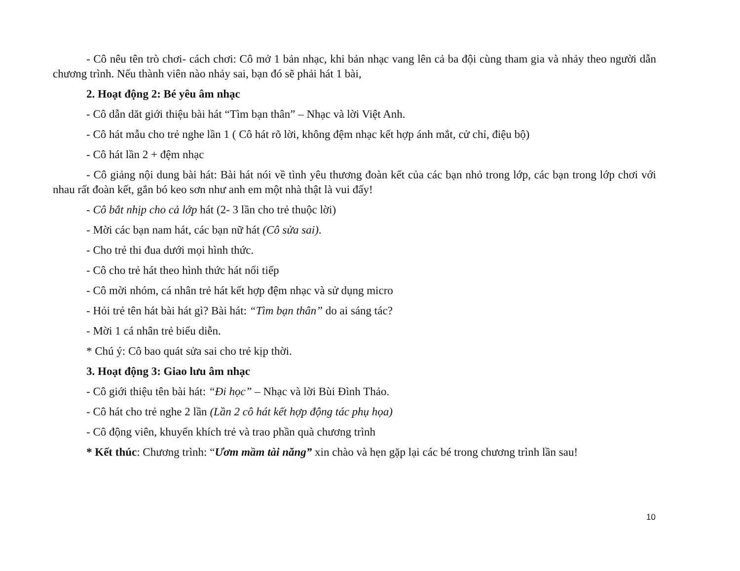- Cô nêu tên trò chơi- cách chơi: Cô mở 1 bản nhạc, khi bản nhạc vang lên cả ba đội cùng tham gia và nhảy theo người dẫn chương trình. Nếu thành viên nào nhảy sai, bạn đó sẽ phải hát 1 bài,
2. Hoạt động 2: Bé yêu âm nhạc
- Cô dẫn dăt giới thiệu bài hát “Tìm bạn thân” – Nhạc và lời Việt Anh.
- Cô hát mẫu cho trẻ nghe lần 1 ( Cô hát rõ lời, không đệm nhạc kết hợp ánh mắt, cử chỉ, điệu bộ)
- Cô hát lần 2 + đệm nhạc
- Cô giảng nội dung bài hát: Bài hát nói về tình yêu thương đoàn kết của các bạn nhỏ trong lớp, các bạn trong lớp chơi với nhau rất đoàn kết, gắn bó keo sơn như anh em một nhà thật là vui đấy!
- Cô bắt nhịp cho cả lớp hát (2- 3 lần cho trẻ thuộc lời)
- Mời các bạn nam hát, các bạn nữ hát (Cô sửa sai).
- Cho trẻ thi đua dưới mọi hình thức.
- Cô cho trẻ hát theo hình thức hát nối tiếp
- Cô mời nhóm, cá nhân trẻ hát kết hợp đệm nhạc và sử dụng micro
- Hỏi trẻ tên hát bài hát gì? Bài hát: “Tìm bạn thân” do ai sáng tác?
- Mời 1 cá nhân trẻ biểu diễn.
* Chú ý: Cô bao quát sửa sai cho trẻ kịp thời.
3. Hoạt động 3: Giao lưu âm nhạc
- Cô giới thiệu tên bài hát: “Đi học” – Nhạc và lời Bùi Đình Thảo.
- Cô hát cho trẻ nghe 2 lần (Lần 2 cô hát kết hợp động tác phụ họa)
- Cô động viên, khuyến khích trẻ và trao phần quà chương trình
* Kết thúc: Chương trình: “Ươm mầm tài năng” xin chào và hẹn gặp lại các bé trong chương trình lần sau!
10